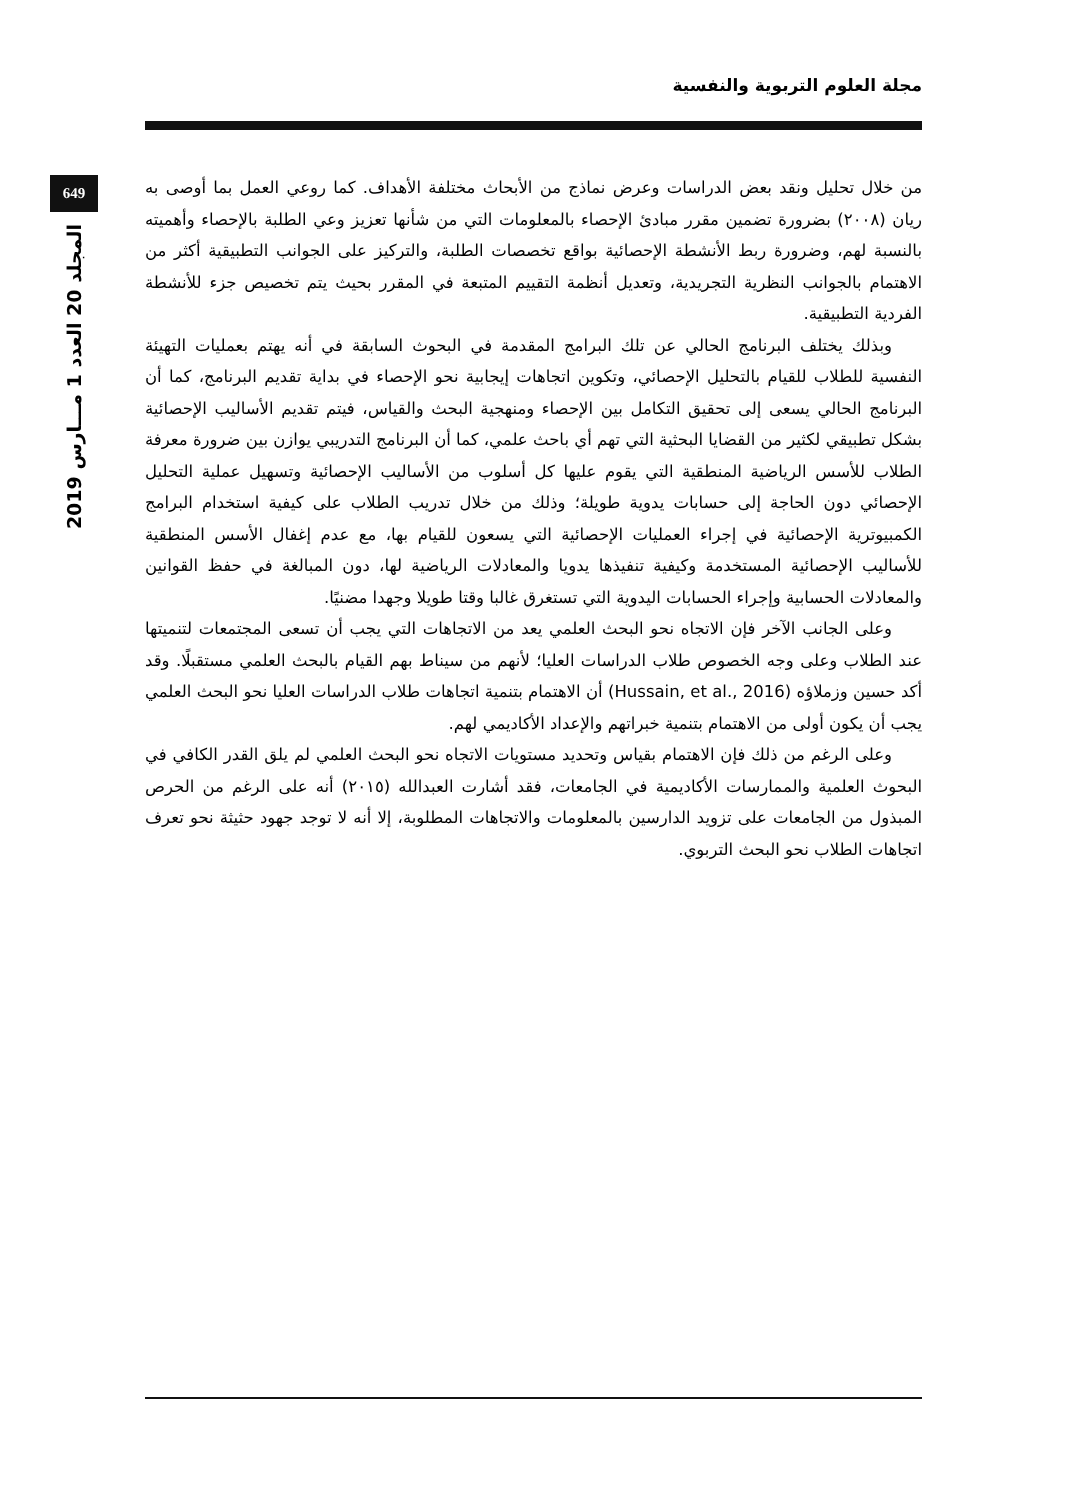مجلة العلوم التربوية والنفسية
649
المجلد 20 العدد 1 مـــارس 2019
من خلال تحليل ونقد بعض الدراسات وعرض نماذج من الأبحاث مختلفة الأهداف. كما روعي العمل بما أوصى به ريان (٢٠٠٨) بضرورة تضمين مقرر مبادئ الإحصاء بالمعلومات التي من شأنها تعزيز وعي الطلبة بالإحصاء وأهميته بالنسبة لهم، وضرورة ربط الأنشطة الإحصائية بواقع تخصصات الطلبة، والتركيز على الجوانب التطبيقية أكثر من الاهتمام بالجوانب النظرية التجريدية، وتعديل أنظمة التقييم المتبعة في المقرر بحيث يتم تخصيص جزء للأنشطة الفردية التطبيقية.
وبذلك يختلف البرنامج الحالي عن تلك البرامج المقدمة في البحوث السابقة في أنه يهتم بعمليات التهيئة النفسية للطلاب للقيام بالتحليل الإحصائي، وتكوين اتجاهات إيجابية نحو الإحصاء في بداية تقديم البرنامج، كما أن البرنامج الحالي يسعى إلى تحقيق التكامل بين الإحصاء ومنهجية البحث والقياس، فيتم تقديم الأساليب الإحصائية بشكل تطبيقي لكثير من القضايا البحثية التي تهم أي باحث علمي، كما أن البرنامج التدريبي يوازن بين ضرورة معرفة الطلاب للأسس الرياضية المنطقية التي يقوم عليها كل أسلوب من الأساليب الإحصائية وتسهيل عملية التحليل الإحصائي دون الحاجة إلى حسابات يدوية طويلة؛ وذلك من خلال تدريب الطلاب على كيفية استخدام البرامج الكمبيوترية الإحصائية في إجراء العمليات الإحصائية التي يسعون للقيام بها، مع عدم إغفال الأسس المنطقية للأساليب الإحصائية المستخدمة وكيفية تنفيذها يدويا والمعادلات الرياضية لها، دون المبالغة في حفظ القوانين والمعادلات الحسابية وإجراء الحسابات اليدوية التي تستغرق غالبا وقتا طويلا وجهدا مضنيًا.
وعلى الجانب الآخر فإن الاتجاه نحو البحث العلمي يعد من الاتجاهات التي يجب أن تسعى المجتمعات لتنميتها عند الطلاب وعلى وجه الخصوص طلاب الدراسات العليا؛ لأنهم من سيناط بهم القيام بالبحث العلمي مستقبلًا. وقد أكد حسين وزملاؤه (Hussain, et al., 2016) أن الاهتمام بتنمية اتجاهات طلاب الدراسات العليا نحو البحث العلمي يجب أن يكون أولى من الاهتمام بتنمية خبراتهم والإعداد الأكاديمي لهم.
وعلى الرغم من ذلك فإن الاهتمام بقياس وتحديد مستويات الاتجاه نحو البحث العلمي لم يلق القدر الكافي في البحوث العلمية والممارسات الأكاديمية في الجامعات، فقد أشارت العبدالله (٢٠١٥) أنه على الرغم من الحرص المبذول من الجامعات على تزويد الدارسين بالمعلومات والاتجاهات المطلوبة، إلا أنه لا توجد جهود حثيثة نحو تعرف اتجاهات الطلاب نحو البحث التربوي.